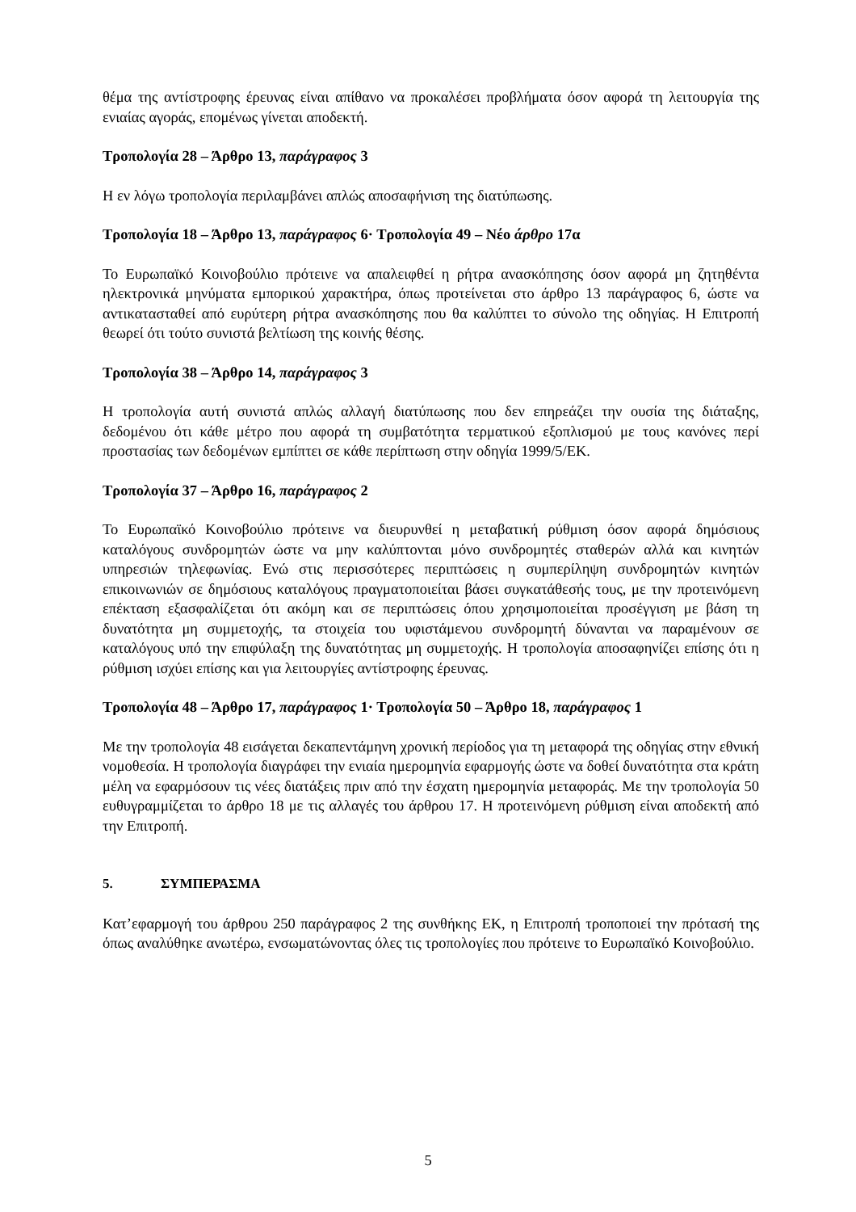θέμα της αντίστροφης έρευνας είναι απίθανο να προκαλέσει προβλήματα όσον αφορά τη λειτουργία της ενιαίας αγοράς, επομένως γίνεται αποδεκτή.
Τροπολογία 28 – Άρθρο 13, παράγραφος 3
Η εν λόγω τροπολογία περιλαμβάνει απλώς αποσαφήνιση της διατύπωσης.
Τροπολογία 18 – Άρθρο 13, παράγραφος 6· Τροπολογία 49 – Νέο άρθρο 17α
Το Ευρωπαϊκό Κοινοβούλιο πρότεινε να απαλειφθεί η ρήτρα ανασκόπησης όσον αφορά μη ζητηθέντα ηλεκτρονικά μηνύματα εμπορικού χαρακτήρα, όπως προτείνεται στο άρθρο 13 παράγραφος 6, ώστε να αντικατασταθεί από ευρύτερη ρήτρα ανασκόπησης που θα καλύπτει το σύνολο της οδηγίας. Η Επιτροπή θεωρεί ότι τούτο συνιστά βελτίωση της κοινής θέσης.
Τροπολογία 38 – Άρθρο 14, παράγραφος 3
Η τροπολογία αυτή συνιστά απλώς αλλαγή διατύπωσης που δεν επηρεάζει την ουσία της διάταξης, δεδομένου ότι κάθε μέτρο που αφορά τη συμβατότητα τερματικού εξοπλισμού με τους κανόνες περί προστασίας των δεδομένων εμπίπτει σε κάθε περίπτωση στην οδηγία 1999/5/ΕΚ.
Τροπολογία 37 – Άρθρο 16, παράγραφος 2
Το Ευρωπαϊκό Κοινοβούλιο πρότεινε να διευρυνθεί η μεταβατική ρύθμιση όσον αφορά δημόσιους καταλόγους συνδρομητών ώστε να μην καλύπτονται μόνο συνδρομητές σταθερών αλλά και κινητών υπηρεσιών τηλεφωνίας. Ενώ στις περισσότερες περιπτώσεις η συμπερίληψη συνδρομητών κινητών επικοινωνιών σε δημόσιους καταλόγους πραγματοποιείται βάσει συγκατάθεσής τους, με την προτεινόμενη επέκταση εξασφαλίζεται ότι ακόμη και σε περιπτώσεις όπου χρησιμοποιείται προσέγγιση με βάση τη δυνατότητα μη συμμετοχής, τα στοιχεία του υφιστάμενου συνδρομητή δύνανται να παραμένουν σε καταλόγους υπό την επιφύλαξη της δυνατότητας μη συμμετοχής. Η τροπολογία αποσαφηνίζει επίσης ότι η ρύθμιση ισχύει επίσης και για λειτουργίες αντίστροφης έρευνας.
Τροπολογία 48 – Άρθρο 17, παράγραφος 1· Τροπολογία 50 – Άρθρο 18, παράγραφος 1
Με την τροπολογία 48 εισάγεται δεκαπεντάμηνη χρονική περίοδος για τη μεταφορά της οδηγίας στην εθνική νομοθεσία. Η τροπολογία διαγράφει την ενιαία ημερομηνία εφαρμογής ώστε να δοθεί δυνατότητα στα κράτη μέλη να εφαρμόσουν τις νέες διατάξεις πριν από την έσχατη ημερομηνία μεταφοράς. Με την τροπολογία 50 ευθυγραμμίζεται το άρθρο 18 με τις αλλαγές του άρθρου 17. Η προτεινόμενη ρύθμιση είναι αποδεκτή από την Επιτροπή.
5. ΣΥΜΠΕΡΑΣΜΑ
Κατ’εφαρμογή του άρθρου 250 παράγραφος 2 της συνθήκης ΕΚ, η Επιτροπή τροποποιεί την πρότασή της όπως αναλύθηκε ανωτέρω, ενσωματώνοντας όλες τις τροπολογίες που πρότεινε το Ευρωπαϊκό Κοινοβούλιο.
5